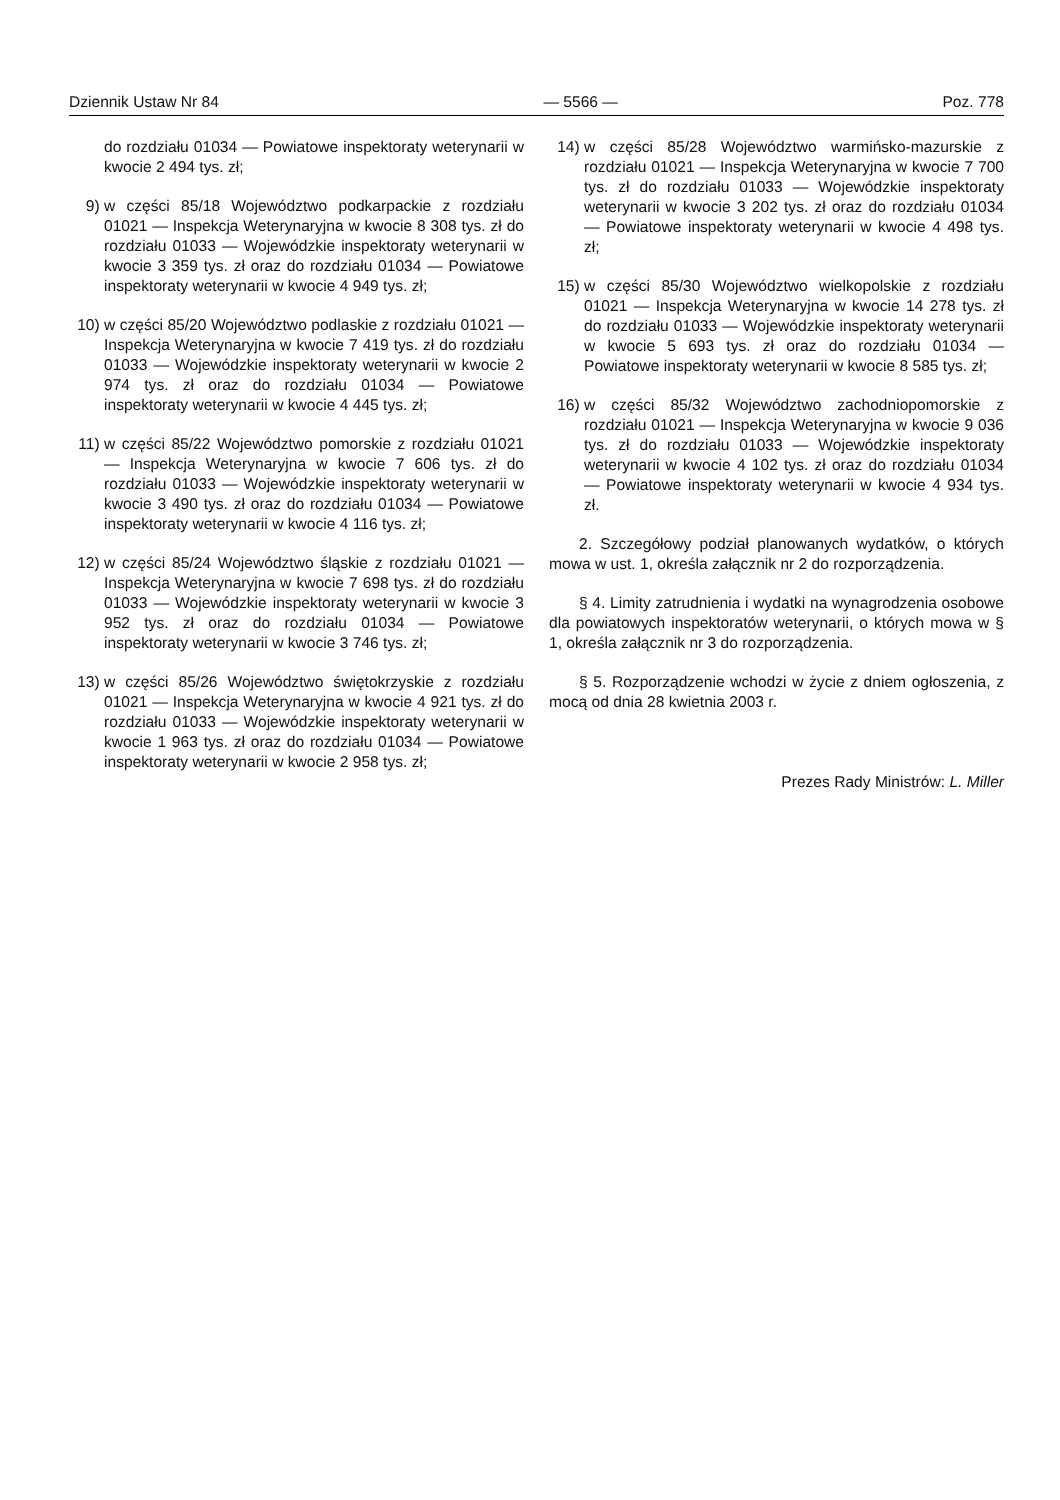Dziennik Ustaw Nr 84 — 5566 — Poz. 778
do rozdziału 01034 — Powiatowe inspektoraty weterynarii w kwocie 2 494 tys. zł;
9) w części 85/18 Województwo podkarpackie z rozdziału 01021 — Inspekcja Weterynaryjna w kwocie 8 308 tys. zł do rozdziału 01033 — Wojewódzkie inspektoraty weterynarii w kwocie 3 359 tys. zł oraz do rozdziału 01034 — Powiatowe inspektoraty weterynarii w kwocie 4 949 tys. zł;
10) w części 85/20 Województwo podlaskie z rozdziału 01021 — Inspekcja Weterynaryjna w kwocie 7 419 tys. zł do rozdziału 01033 — Wojewódzkie inspektoraty weterynarii w kwocie 2 974 tys. zł oraz do rozdziału 01034 — Powiatowe inspektoraty weterynarii w kwocie 4 445 tys. zł;
11) w części 85/22 Województwo pomorskie z rozdziału 01021 — Inspekcja Weterynaryjna w kwocie 7 606 tys. zł do rozdziału 01033 — Wojewódzkie inspektoraty weterynarii w kwocie 3 490 tys. zł oraz do rozdziału 01034 — Powiatowe inspektoraty weterynarii w kwocie 4 116 tys. zł;
12) w części 85/24 Województwo śląskie z rozdziału 01021 — Inspekcja Weterynaryjna w kwocie 7 698 tys. zł do rozdziału 01033 — Wojewódzkie inspektoraty weterynarii w kwocie 3 952 tys. zł oraz do rozdziału 01034 — Powiatowe inspektoraty weterynarii w kwocie 3 746 tys. zł;
13) w części 85/26 Województwo świętokrzyskie z rozdziału 01021 — Inspekcja Weterynaryjna w kwocie 4 921 tys. zł do rozdziału 01033 — Wojewódzkie inspektoraty weterynarii w kwocie 1 963 tys. zł oraz do rozdziału 01034 — Powiatowe inspektoraty weterynarii w kwocie 2 958 tys. zł;
14) w części 85/28 Województwo warmińsko-mazurskie z rozdziału 01021 — Inspekcja Weterynaryjna w kwocie 7 700 tys. zł do rozdziału 01033 — Wojewódzkie inspektoraty weterynarii w kwocie 3 202 tys. zł oraz do rozdziału 01034 — Powiatowe inspektoraty weterynarii w kwocie 4 498 tys. zł;
15) w części 85/30 Województwo wielkopolskie z rozdziału 01021 — Inspekcja Weterynaryjna w kwocie 14 278 tys. zł do rozdziału 01033 — Wojewódzkie inspektoraty weterynarii w kwocie 5 693 tys. zł oraz do rozdziału 01034 — Powiatowe inspektoraty weterynarii w kwocie 8 585 tys. zł;
16) w części 85/32 Województwo zachodniopomorskie z rozdziału 01021 — Inspekcja Weterynaryjna w kwocie 9 036 tys. zł do rozdziału 01033 — Wojewódzkie inspektoraty weterynarii w kwocie 4 102 tys. zł oraz do rozdziału 01034 — Powiatowe inspektoraty weterynarii w kwocie 4 934 tys. zł.
2. Szczegółowy podział planowanych wydatków, o których mowa w ust. 1, określa załącznik nr 2 do rozporządzenia.
§ 4. Limity zatrudnienia i wydatki na wynagrodzenia osobowe dla powiatowych inspektoratów weterynarii, o których mowa w § 1, określa załącznik nr 3 do rozporządzenia.
§ 5. Rozporządzenie wchodzi w życie z dniem ogłoszenia, z mocą od dnia 28 kwietnia 2003 r.
Prezes Rady Ministrów: L. Miller